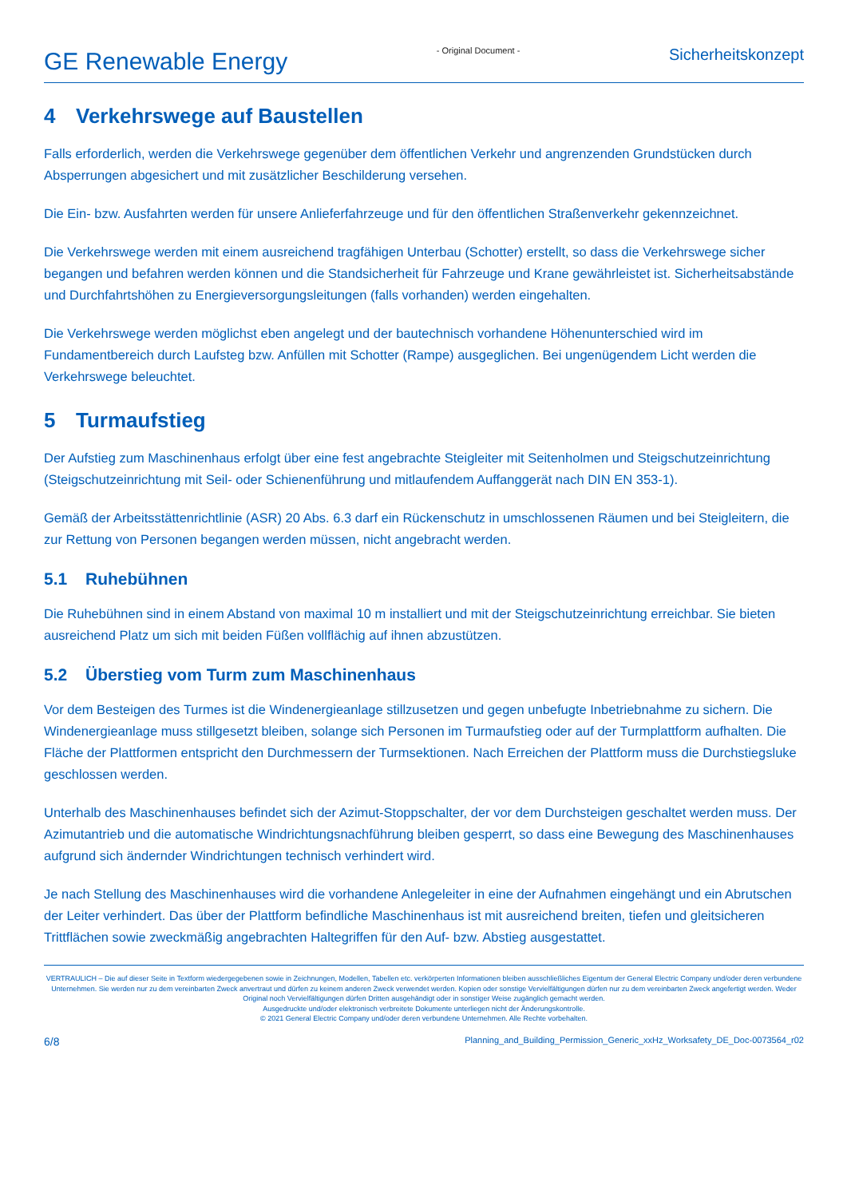GE Renewable Energy
- Original Document -
Sicherheitskonzept
4 Verkehrswege auf Baustellen
Falls erforderlich, werden die Verkehrswege gegenüber dem öffentlichen Verkehr und angrenzenden Grundstücken durch Absperrungen abgesichert und mit zusätzlicher Beschilderung versehen.
Die Ein- bzw. Ausfahrten werden für unsere Anlieferfahrzeuge und für den öffentlichen Straßenverkehr gekennzeichnet.
Die Verkehrswege werden mit einem ausreichend tragfähigen Unterbau (Schotter) erstellt, so dass die Verkehrswege sicher begangen und befahren werden können und die Standsicherheit für Fahrzeuge und Krane gewährleistet ist. Sicherheitsabstände und Durchfahrtshöhen zu Energieversorgungsleitungen (falls vorhanden) werden eingehalten.
Die Verkehrswege werden möglichst eben angelegt und der bautechnisch vorhandene Höhenunterschied wird im Fundamentbereich durch Laufsteg bzw. Anfüllen mit Schotter (Rampe) ausgeglichen. Bei ungenügendem Licht werden die Verkehrswege beleuchtet.
5 Turmaufstieg
Der Aufstieg zum Maschinenhaus erfolgt über eine fest angebrachte Steigleiter mit Seitenholmen und Steigschutzeinrichtung (Steigschutzeinrichtung mit Seil- oder Schienenführung und mitlaufendem Auffanggerät nach DIN EN 353-1).
Gemäß der Arbeitsstättenrichtlinie (ASR) 20 Abs. 6.3 darf ein Rückenschutz in umschlossenen Räumen und bei Steigleitern, die zur Rettung von Personen begangen werden müssen, nicht angebracht werden.
5.1 Ruhebühnen
Die Ruhebühnen sind in einem Abstand von maximal 10 m installiert und mit der Steigschutzeinrichtung erreichbar. Sie bieten ausreichend Platz um sich mit beiden Füßen vollflächig auf ihnen abzustützen.
5.2 Überstieg vom Turm zum Maschinenhaus
Vor dem Besteigen des Turmes ist die Windenergieanlage stillzusetzen und gegen unbefugte Inbetriebnahme zu sichern. Die Windenergieanlage muss stillgesetzt bleiben, solange sich Personen im Turmaufstieg oder auf der Turmplattform aufhalten. Die Fläche der Plattformen entspricht den Durchmessern der Turmsektionen. Nach Erreichen der Plattform muss die Durchstiegsluke geschlossen werden.
Unterhalb des Maschinenhauses befindet sich der Azimut-Stoppschalter, der vor dem Durchsteigen geschaltet werden muss. Der Azimutantrieb und die automatische Windrichtungsnachführung bleiben gesperrt, so dass eine Bewegung des Maschinenhauses aufgrund sich ändernder Windrichtungen technisch verhindert wird.
Je nach Stellung des Maschinenhauses wird die vorhandene Anlegeleiter in eine der Aufnahmen eingehängt und ein Abrutschen der Leiter verhindert. Das über der Plattform befindliche Maschinenhaus ist mit ausreichend breiten, tiefen und gleitsicheren Trittflächen sowie zweckmäßig angebrachten Haltegriffen für den Auf- bzw. Abstieg ausgestattet.
VERTRAULICH – Die auf dieser Seite in Textform wiedergegebenen sowie in Zeichnungen, Modellen, Tabellen etc. verkörperten Informationen bleiben ausschließliches Eigentum der General Electric Company und/oder deren verbundene Unternehmen. Sie werden nur zu dem vereinbarten Zweck anvertraut und dürfen zu keinem anderen Zweck verwendet werden. Kopien oder sonstige Vervielfältigungen dürfen nur zu dem vereinbarten Zweck angefertigt werden. Weder Original noch Vervielfältigungen dürfen Dritten ausgehändigt oder in sonstiger Weise zugänglich gemacht werden.
Ausgedruckte und/oder elektronisch verbreitete Dokumente unterliegen nicht der Änderungskontrolle.
© 2021 General Electric Company und/oder deren verbundene Unternehmen. Alle Rechte vorbehalten.
6/8 Planning_and_Building_Permission_Generic_xxHz_Worksafety_DE_Doc-0073564_r02